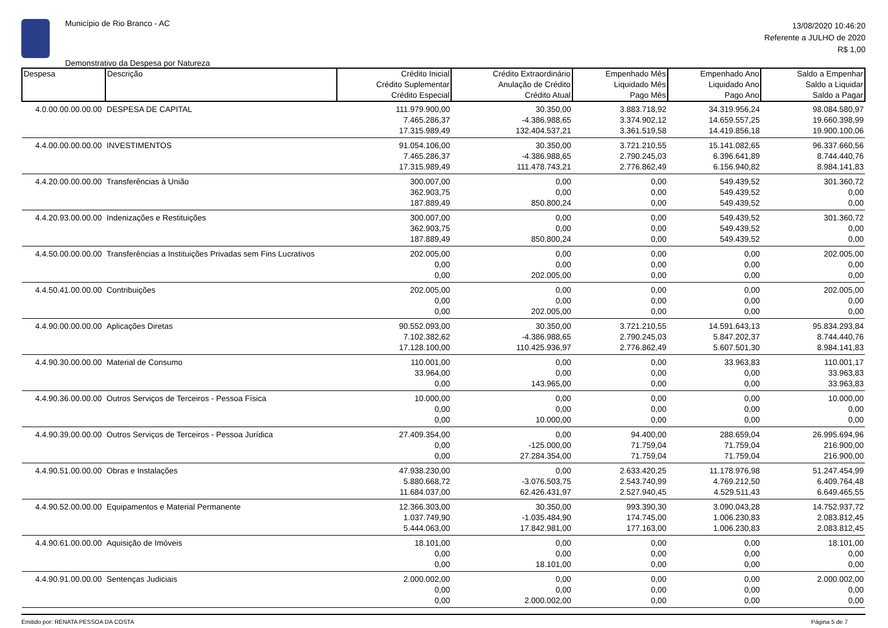Município de Rio Branco - AC
Demonstrativo da Despesa por Natureza
13/08/2020 10:46:20
Referente a JULHO de 2020
R$ 1,00
| Despesa | Descrição | Crédito Inicial Crédito Suplementar Crédito Especial | Crédito Extraordinário Anulação de Crédito Crédito Atual | Empenhado Mês Liquidado Mês Pago Mês | Empenhado Ano Liquidado Ano Pago Ano | Saldo a Empenhar Saldo a Liquidar Saldo a Pagar |
| --- | --- | --- | --- | --- | --- | --- |
| 4.0.00.00.00.00.00 | DESPESA DE CAPITAL | 111.979.900,00 | 30.350,00 | 3.883.718,92 | 34.319.956,24 | 98.084.580,97 |
| | | 7.465.286,37 | -4.386.988,65 | 3.374.902,12 | 14.659.557,25 | 19.660.398,99 |
| | | 17.315.989,49 | 132.404.537,21 | 3.361.519,58 | 14.419.856,18 | 19.900.100,06 |
| 4.4.00.00.00.00.00 | INVESTIMENTOS | 91.054.106,00 | 30.350,00 | 3.721.210,55 | 15.141.082,65 | 96.337.660,56 |
| | | 7.465.286,37 | -4.386.988,65 | 2.790.245,03 | 6.396.641,89 | 8.744.440,76 |
| | | 17.315.989,49 | 111.478.743,21 | 2.776.862,49 | 6.156.940,82 | 8.984.141,83 |
| 4.4.20.00.00.00.00 | Transferências à União | 300.007,00 | 0,00 | 0,00 | 549.439,52 | 301.360,72 |
| | | 362.903,75 | 0,00 | 0,00 | 549.439,52 | 0,00 |
| | | 187.889,49 | 850.800,24 | 0,00 | 549.439,52 | 0,00 |
| 4.4.20.93.00.00.00 | Indenizações e Restituições | 300.007,00 | 0,00 | 0,00 | 549.439,52 | 301.360,72 |
| | | 362.903,75 | 0,00 | 0,00 | 549.439,52 | 0,00 |
| | | 187.889,49 | 850.800,24 | 0,00 | 549.439,52 | 0,00 |
| 4.4.50.00.00.00.00 | Transferências a Instituições Privadas sem Fins Lucrativos | 202.005,00 | 0,00 | 0,00 | 0,00 | 202.005,00 |
| | | 0,00 | 0,00 | 0,00 | 0,00 | 0,00 |
| | | 0,00 | 202.005,00 | 0,00 | 0,00 | 0,00 |
| 4.4.50.41.00.00.00 | Contribuições | 202.005,00 | 0,00 | 0,00 | 0,00 | 202.005,00 |
| | | 0,00 | 0,00 | 0,00 | 0,00 | 0,00 |
| | | 0,00 | 202.005,00 | 0,00 | 0,00 | 0,00 |
| 4.4.90.00.00.00.00 | Aplicações Diretas | 90.552.093,00 | 30.350,00 | 3.721.210,55 | 14.591.643,13 | 95.834.293,84 |
| | | 7.102.382,62 | -4.386.988,65 | 2.790.245,03 | 5.847.202,37 | 8.744.440,76 |
| | | 17.128.100,00 | 110.425.936,97 | 2.776.862,49 | 5.607.501,30 | 8.984.141,83 |
| 4.4.90.30.00.00.00 | Material de Consumo | 110.001,00 | 0,00 | 0,00 | 33.963,83 | 110.001,17 |
| | | 33.964,00 | 0,00 | 0,00 | 0,00 | 33.963,83 |
| | | 0,00 | 143.965,00 | 0,00 | 0,00 | 33.963,83 |
| 4.4.90.36.00.00.00 | Outros Serviços de Terceiros - Pessoa Física | 10.000,00 | 0,00 | 0,00 | 0,00 | 10.000,00 |
| | | 0,00 | 0,00 | 0,00 | 0,00 | 0,00 |
| | | 0,00 | 10.000,00 | 0,00 | 0,00 | 0,00 |
| 4.4.90.39.00.00.00 | Outros Serviços de Terceiros - Pessoa Jurídica | 27.409.354,00 | 0,00 | 94.400,00 | 288.659,04 | 26.995.694,96 |
| | | 0,00 | -125.000,00 | 71.759,04 | 71.759,04 | 216.900,00 |
| | | 0,00 | 27.284.354,00 | 71.759,04 | 71.759,04 | 216.900,00 |
| 4.4.90.51.00.00.00 | Obras e Instalações | 47.938.230,00 | 0,00 | 2.633.420,25 | 11.178.976,98 | 51.247.454,99 |
| | | 5.880.668,72 | -3.076.503,75 | 2.543.740,99 | 4.769.212,50 | 6.409.764,48 |
| | | 11.684.037,00 | 62.426.431,97 | 2.527.940,45 | 4.529.511,43 | 6.649.465,55 |
| 4.4.90.52.00.00.00 | Equipamentos e Material Permanente | 12.366.303,00 | 30.350,00 | 993.390,30 | 3.090.043,28 | 14.752.937,72 |
| | | 1.037.749,90 | -1.035.484,90 | 174.745,00 | 1.006.230,83 | 2.083.812,45 |
| | | 5.444.063,00 | 17.842.981,00 | 177.163,00 | 1.006.230,83 | 2.083.812,45 |
| 4.4.90.61.00.00.00 | Aquisição de Imóveis | 18.101,00 | 0,00 | 0,00 | 0,00 | 18.101,00 |
| | | 0,00 | 0,00 | 0,00 | 0,00 | 0,00 |
| | | 0,00 | 18.101,00 | 0,00 | 0,00 | 0,00 |
| 4.4.90.91.00.00.00 | Sentenças Judiciais | 2.000.002,00 | 0,00 | 0,00 | 0,00 | 2.000.002,00 |
| | | 0,00 | 0,00 | 0,00 | 0,00 | 0,00 |
| | | 0,00 | 2.000.002,00 | 0,00 | 0,00 | 0,00 |
Emitido por: RENATA PESSOA DA COSTA Página 5 de 7